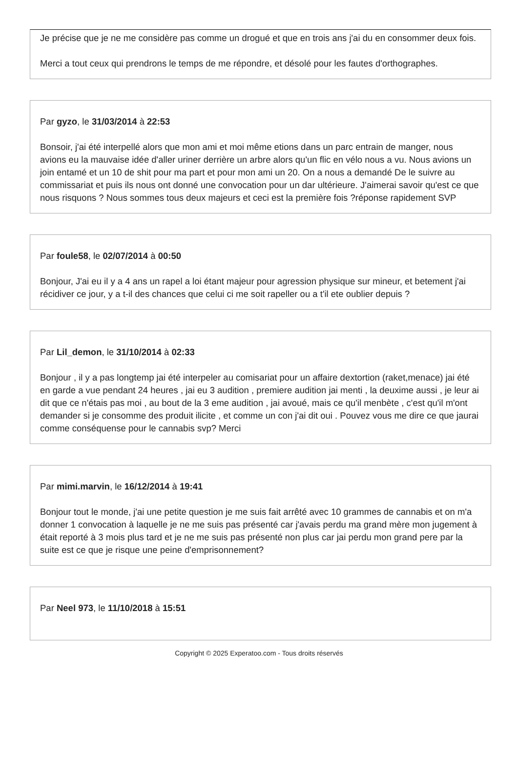Je précise que je ne me considère pas comme un drogué et que en trois ans j'ai du en consommer deux fois.
Merci a tout ceux qui prendrons le temps de me répondre, et désolé pour les fautes d'orthographes.
Par gyzo, le 31/03/2014 à 22:53
Bonsoir, j'ai été interpellé alors que mon ami et moi même etions dans un parc entrain de manger, nous avions eu la mauvaise idée d'aller uriner derrière un arbre alors qu'un flic en vélo nous a vu. Nous avions un join entamé et un 10 de shit pour ma part et pour mon ami un 20. On a nous a demandé De le suivre au commissariat et puis ils nous ont donné une convocation pour un dar ultérieure. J'aimerai savoir qu'est ce que nous risquons ? Nous sommes tous deux majeurs et ceci est la première fois ?réponse rapidement SVP
Par foule58, le 02/07/2014 à 00:50
Bonjour, J'ai eu il y a 4 ans un rapel a loi étant majeur pour agression physique sur mineur, et betement j'ai récidiver ce jour, y a t-il des chances que celui ci me soit rapeller ou a t'il ete oublier depuis ?
Par Lil_demon, le 31/10/2014 à 02:33
Bonjour , il y a pas longtemp jai été interpeler au comisariat pour un affaire dextortion (raket,menace) jai été en garde a vue pendant 24 heures , jai eu 3 audition , premiere audition jai menti , la deuxime aussi , je leur ai dit que ce n'étais pas moi , au bout de la 3 eme audition , jai avoué, mais ce qu'il menbète , c'est qu'il m'ont demander si je consomme des produit ilicite , et comme un con j'ai dit oui . Pouvez vous me dire ce que jaurai comme conséquense pour le cannabis svp? Merci
Par mimi.marvin, le 16/12/2014 à 19:41
Bonjour tout le monde, j'ai une petite question je me suis fait arrêté avec 10 grammes de cannabis et on m'a donner 1 convocation à laquelle je ne me suis pas présenté car j'avais perdu ma grand mère mon jugement à était reporté à 3 mois plus tard et je ne me suis pas présenté non plus car jai perdu mon grand pere par la suite est ce que je risque une peine d'emprisonnement?
Par Neel 973, le 11/10/2018 à 15:51
Copyright © 2025 Experatoo.com - Tous droits réservés